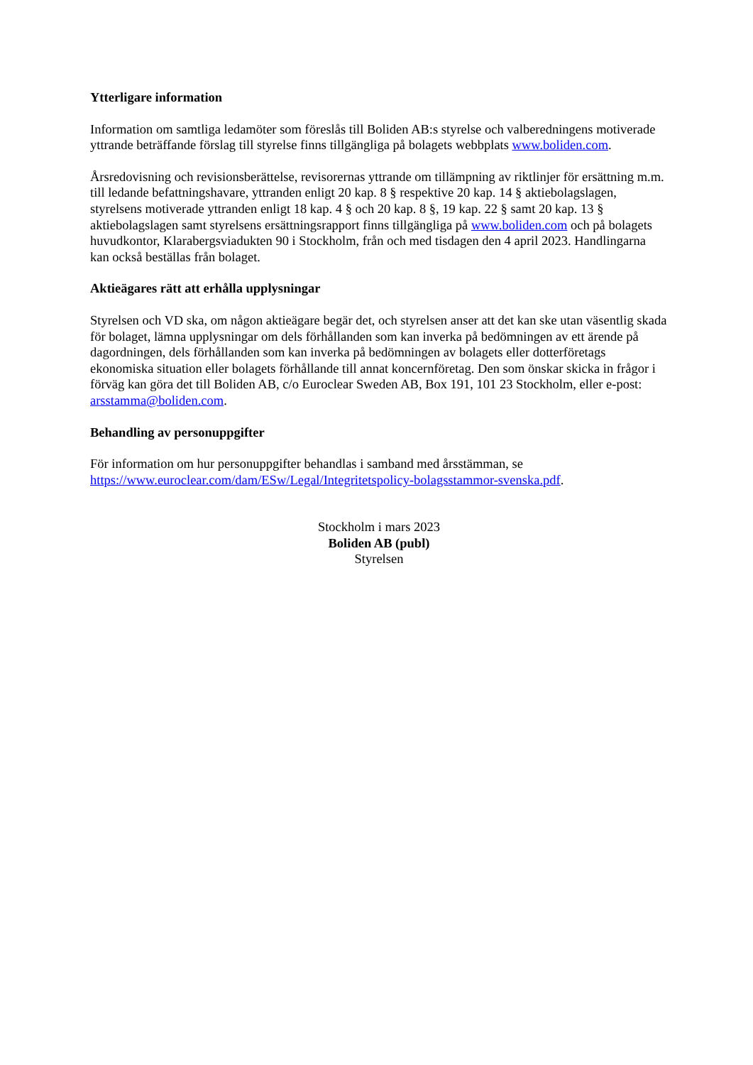Ytterligare information
Information om samtliga ledamöter som föreslås till Boliden AB:s styrelse och valberedningens motiverade yttrande beträffande förslag till styrelse finns tillgängliga på bolagets webbplats www.boliden.com.
Årsredovisning och revisionsberättelse, revisorernas yttrande om tillämpning av riktlinjer för ersättning m.m. till ledande befattningshavare, yttranden enligt 20 kap. 8 § respektive 20 kap. 14 § aktiebolagslagen, styrelsens motiverade yttranden enligt 18 kap. 4 § och 20 kap. 8 §, 19 kap. 22 § samt 20 kap. 13 § aktiebolagslagen samt styrelsens ersättningsrapport finns tillgängliga på www.boliden.com och på bolagets huvudkontor, Klarabergsviadukten 90 i Stockholm, från och med tisdagen den 4 april 2023. Handlingarna kan också beställas från bolaget.
Aktieägares rätt att erhålla upplysningar
Styrelsen och VD ska, om någon aktieägare begär det, och styrelsen anser att det kan ske utan väsentlig skada för bolaget, lämna upplysningar om dels förhållanden som kan inverka på bedömningen av ett ärende på dagordningen, dels förhållanden som kan inverka på bedömningen av bolagets eller dotterföretags ekonomiska situation eller bolagets förhållande till annat koncernföretag. Den som önskar skicka in frågor i förväg kan göra det till Boliden AB, c/o Euroclear Sweden AB, Box 191, 101 23 Stockholm, eller e-post: arsstamma@boliden.com.
Behandling av personuppgifter
För information om hur personuppgifter behandlas i samband med årsstämman, se https://www.euroclear.com/dam/ESw/Legal/Integritetspolicy-bolagsstammor-svenska.pdf.
Stockholm i mars 2023
Boliden AB (publ)
Styrelsen